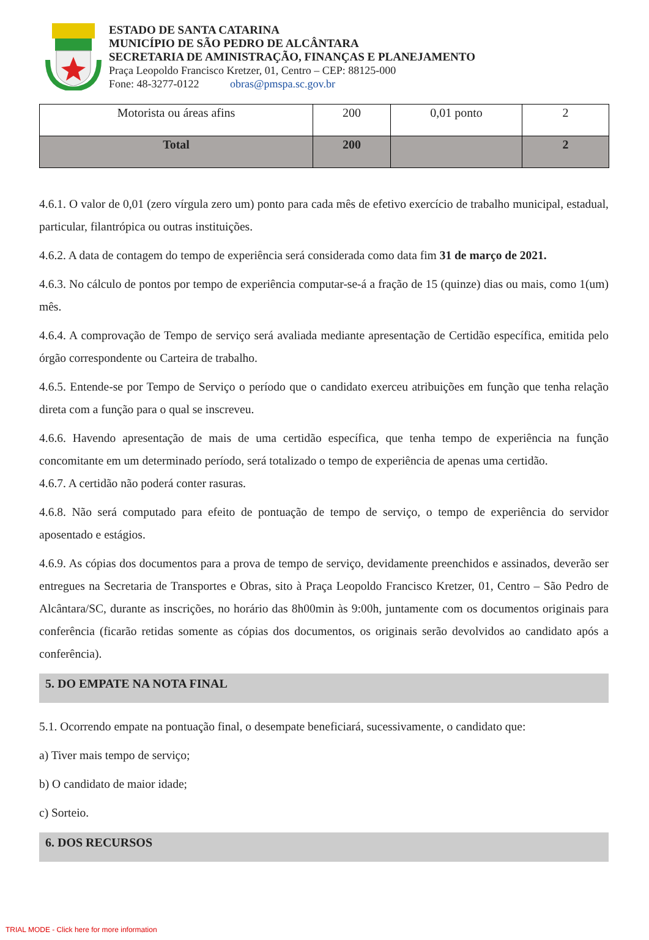ESTADO DE SANTA CATARINA
MUNICÍPIO DE SÃO PEDRO DE ALCÂNTARA
SECRETARIA DE AMINISTRAÇÃO, FINANÇAS E PLANEJAMENTO
Praça Leopoldo Francisco Kretzer, 01, Centro – CEP: 88125-000
Fone: 48-3277-0122 obras@pmspa.sc.gov.br
| Motorista ou áreas afins | 200 | 0,01 ponto | 2 |
| Total | 200 | | 2 |
4.6.1. O valor de 0,01 (zero vírgula zero um) ponto para cada mês de efetivo exercício de trabalho municipal, estadual, particular, filantrópica ou outras instituições.
4.6.2. A data de contagem do tempo de experiência será considerada como data fim 31 de março de 2021.
4.6.3. No cálculo de pontos por tempo de experiência computar-se-á a fração de 15 (quinze) dias ou mais, como 1(um) mês.
4.6.4. A comprovação de Tempo de serviço será avaliada mediante apresentação de Certidão específica, emitida pelo órgão correspondente ou Carteira de trabalho.
4.6.5. Entende-se por Tempo de Serviço o período que o candidato exerceu atribuições em função que tenha relação direta com a função para o qual se inscreveu.
4.6.6. Havendo apresentação de mais de uma certidão específica, que tenha tempo de experiência na função concomitante em um determinado período, será totalizado o tempo de experiência de apenas uma certidão.
4.6.7. A certidão não poderá conter rasuras.
4.6.8. Não será computado para efeito de pontuação de tempo de serviço, o tempo de experiência do servidor aposentado e estágios.
4.6.9. As cópias dos documentos para a prova de tempo de serviço, devidamente preenchidos e assinados, deverão ser entregues na Secretaria de Transportes e Obras, sito à Praça Leopoldo Francisco Kretzer, 01, Centro – São Pedro de Alcântara/SC, durante as inscrições, no horário das 8h00min às 9:00h, juntamente com os documentos originais para conferência (ficarão retidas somente as cópias dos documentos, os originais serão devolvidos ao candidato após a conferência).
5. DO EMPATE NA NOTA FINAL
5.1. Ocorrendo empate na pontuação final, o desempate beneficiará, sucessivamente, o candidato que:
a) Tiver mais tempo de serviço;
b) O candidato de maior idade;
c) Sorteio.
6. DOS RECURSOS
TRIAL MODE - Click here for more information